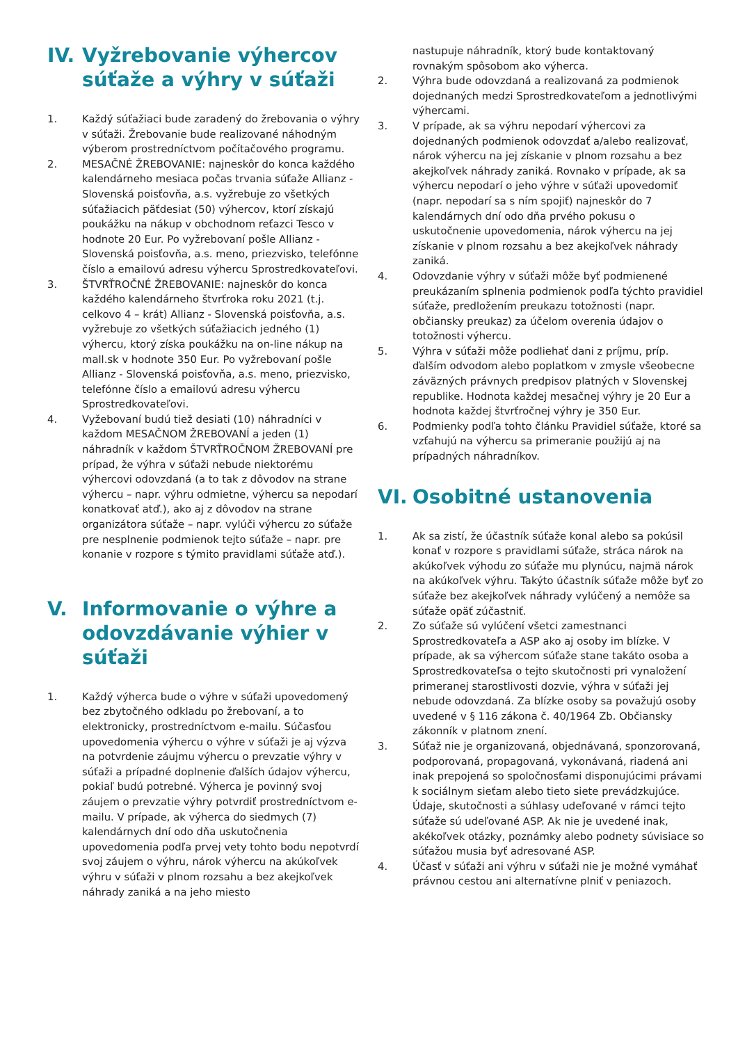IV. Vyžrebovanie výhercov súťaže a výhry v súťaži
1. Každý súťažiaci bude zaradený do žrebovania o výhry v súťaži. Žrebovanie bude realizované náhodným výberom prostredníctvom počítačového programu.
2. MESAČNÉ ŽREBOVANIE: najneskôr do konca každého kalendárneho mesiaca počas trvania súťaže Allianz - Slovenská poisťovňa, a.s. vyžrebuje zo všetkých súťažiacich päťdesiat (50) výhercov, ktorí získajú poukážku na nákup v obchodnom reťazci Tesco v hodnote 20 Eur. Po vyžrebovaní pošle Allianz - Slovenská poisťovňa, a.s. meno, priezvisko, telefónne číslo a emailovú adresu výhercu Sprostredkovateľovi.
3. ŠTVRŤROČNÉ ŽREBOVANIE: najneskôr do konca každého kalendárneho štvrťroka roku 2021 (t.j. celkovo 4 – krát) Allianz - Slovenská poisťovňa, a.s. vyžrebuje zo všetkých súťažiacich jedného (1) výhercu, ktorý získa poukážku na on-line nákup na mall.sk v hodnote 350 Eur. Po vyžrebovaní pošle Allianz - Slovenská poisťovňa, a.s. meno, priezvisko, telefónne číslo a emailovú adresu výhercu Sprostredkovateľovi.
4. Vyžebovaní budú tiež desiati (10) náhradníci v každom MESAČNOM ŽREBOVANÍ a jeden (1) náhradník v každom ŠTVRŤROČNOM ŽREBOVANÍ pre prípad, že výhra v súťaži nebude niektorému výhercovi odovzdaná (a to tak z dôvodov na strane výhercu – napr. výhru odmietne, výhercu sa nepodarí konatkovať atď.), ako aj z dôvodov na strane organizátora súťaže – napr. vylúči výhercu zo súťaže pre nesplnenie podmienok tejto súťaže – napr. pre konanie v rozpore s týmito pravidlami súťaže atď.).
V. Informovanie o výhre a odovzdávanie výhier v súťaži
1. Každý výherca bude o výhre v súťaži upovedomený bez zbytočného odkladu po žrebovaní, a to elektronicky, prostredníctvom e-mailu. Súčasťou upovedomenia výhercu o výhre v súťaži je aj výzva na potvrdenie záujmu výhercu o prevzatie výhry v súťaži a prípadné doplnenie ďalších údajov výhercu, pokiaľ budú potrebné. Výherca je povinný svoj záujem o prevzatie výhry potvrdiť prostredníctvom e-mailu. V prípade, ak výherca do siedmych (7) kalendárnych dní odo dňa uskutočnenia upovedomenia podľa prvej vety tohto bodu nepotvrdí svoj záujem o výhru, nárok výhercu na akúkoľvek výhru v súťaži v plnom rozsahu a bez akejkoľvek náhrady zaniká a na jeho miesto
nastupuje náhradník, ktorý bude kontaktovaný rovnakým spôsobom ako výherca.
2. Výhra bude odovzdaná a realizovaná za podmienok dojednaných medzi Sprostredkovateľom a jednotlivými výhercami.
3. V prípade, ak sa výhru nepodarí výhercovi za dojednaných podmienok odovzdať a/alebo realizovať, nárok výhercu na jej získanie v plnom rozsahu a bez akejkoľvek náhrady zaniká. Rovnako v prípade, ak sa výhercu nepodarí o jeho výhre v súťaži upovedomiť (napr. nepodarí sa s ním spojiť) najneskôr do 7 kalendárnych dní odo dňa prvého pokusu o uskutočnenie upovedomenia, nárok výhercu na jej získanie v plnom rozsahu a bez akejkoľvek náhrady zaniká.
4. Odovzdanie výhry v súťaži môže byť podmienené preukázaním splnenia podmienok podľa týchto pravidiel súťaže, predložením preukazu totožnosti (napr. občiansky preukaz) za účelom overenia údajov o totožnosti výhercu.
5. Výhra v súťaži môže podliehať dani z príjmu, príp. ďalším odvodom alebo poplatkom v zmysle všeobecne záväzných právnych predpisov platných v Slovenskej republike. Hodnota každej mesačnej výhry je 20 Eur a hodnota každej štvrťročnej výhry je 350 Eur.
6. Podmienky podľa tohto článku Pravidiel súťaže, ktoré sa vzťahujú na výhercu sa primeranie použijú aj na prípadných náhradníkov.
VI. Osobitné ustanovenia
1. Ak sa zistí, že účastník súťaže konal alebo sa pokúsil konať v rozpore s pravidlami súťaže, stráca nárok na akúkoľvek výhodu zo súťaže mu plynúcu, najmä nárok na akúkoľvek výhru. Takýto účastník súťaže môže byť zo súťaže bez akejkoľvek náhrady vylúčený a nemôže sa súťaže opäť zúčastniť.
2. Zo súťaže sú vylúčení všetci zamestnanci Sprostredkovateľa a ASP ako aj osoby im blízke. V prípade, ak sa výhercom súťaže stane takáto osoba a Sprostredkovateľsa o tejto skutočnosti pri vynaložení primeranej starostlivosti dozvie, výhra v súťaži jej nebude odovzdaná. Za blízke osoby sa považujú osoby uvedené v § 116 zákona č. 40/1964 Zb. Občiansky zákonník v platnom znení.
3. Súťaž nie je organizovaná, objednávaná, sponzorovaná, podporovaná, propagovaná, vykonávaná, riadená ani inak prepojená so spoločnosťami disponujúcimi právami k sociálnym sieťam alebo tieto siete prevádzkujúce. Údaje, skutočnosti a súhlasy udeľované v rámci tejto súťaže sú udeľované ASP. Ak nie je uvedené inak, akékoľvek otázky, poznámky alebo podnety súvisiace so súťažou musia byť adresované ASP.
4. Účasť v súťaži ani výhru v súťaži nie je možné vymáhať právnou cestou ani alternatívne plniť v peniazoch.